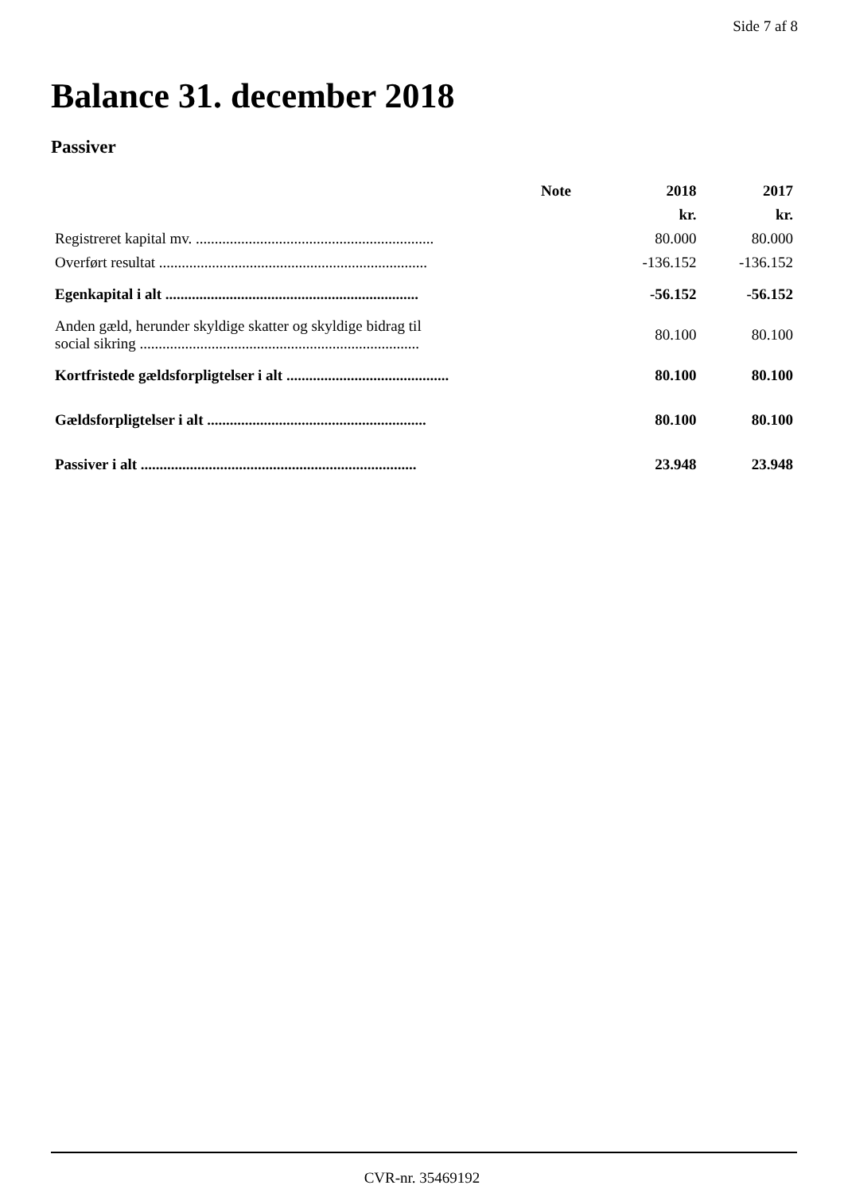Side 7 af 8
Balance 31. december 2018
Passiver
| | Note | 2018 | 2017 |
| --- | --- | --- | --- |
| | | kr. | kr. |
| Registreret kapital mv. ............................................................... | | 80.000 | 80.000 |
| Overført resultat ....................................................................... | | -136.152 | -136.152 |
| Egenkapital i alt ................................................................... | | -56.152 | -56.152 |
| Anden gæld, herunder skyldige skatter og skyldige bidrag til social sikring .......................................................................... | | 80.100 | 80.100 |
| Kortfristede gældsforpligtelser i alt ........................................... | | 80.100 | 80.100 |
| Gældsforpligtelser i alt .......................................................... | | 80.100 | 80.100 |
| Passiver i alt ......................................................................... | | 23.948 | 23.948 |
CVR-nr. 35469192